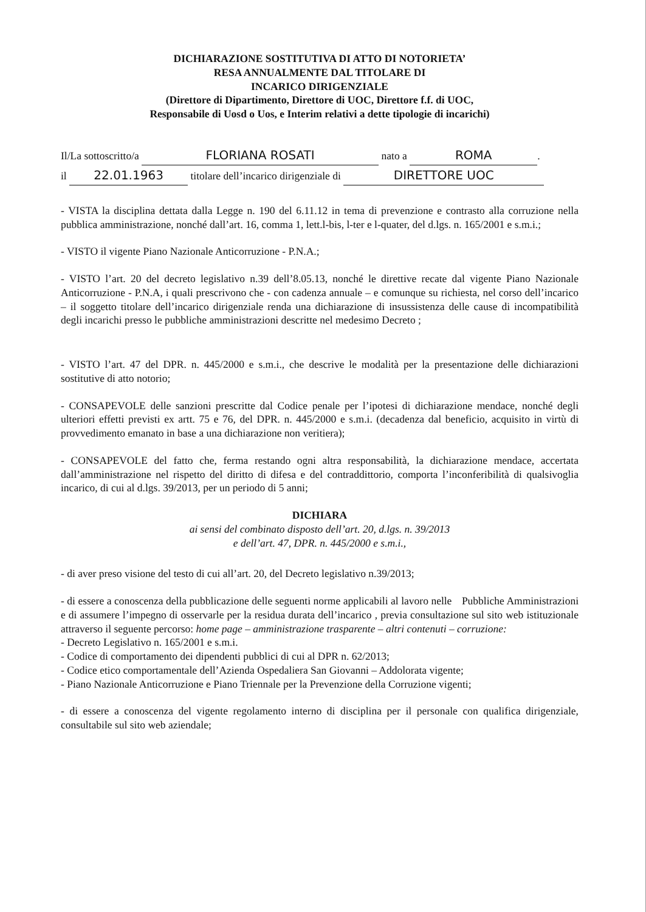DICHIARAZIONE SOSTITUTIVA DI ATTO DI NOTORIETA’
RESA ANNUALMENTE DAL TITOLARE DI
INCARICO DIRIGENZIALE
(Direttore di Dipartimento, Direttore di UOC, Direttore f.f. di UOC,
Responsabile di Uosd o Uos, e Interim relativi a dette tipologie di incarichi)
Il/La sottoscritto/a FLORIANA ROSATI nato a ROMA.
il 22.01.1963 titolare dell’incarico dirigenziale di DIRETTORE UOC
- VISTA la disciplina dettata dalla Legge n. 190 del 6.11.12 in tema di prevenzione e contrasto alla corruzione nella pubblica amministrazione, nonché dall’art. 16, comma 1, lett.l-bis, l-ter e l-quater, del d.lgs. n. 165/2001 e s.m.i.;
- VISTO il vigente Piano Nazionale Anticorruzione - P.N.A.;
- VISTO l’art. 20 del decreto legislativo n.39 dell’8.05.13, nonché le direttive recate dal vigente Piano Nazionale Anticorruzione - P.N.A, i quali prescrivono che - con cadenza annuale – e comunque su richiesta, nel corso dell’incarico – il soggetto titolare dell’incarico dirigenziale renda una dichiarazione di insussistenza delle cause di incompatibilità degli incarichi presso le pubbliche amministrazioni descritte nel medesimo Decreto ;
- VISTO l’art. 47 del DPR. n. 445/2000 e s.m.i., che descrive le modalità per la presentazione delle dichiarazioni sostitutive di atto notorio;
- CONSAPEVOLE delle sanzioni prescritte dal Codice penale per l’ipotesi di dichiarazione mendace, nonché degli ulteriori effetti previsti ex artt. 75 e 76, del DPR. n. 445/2000 e s.m.i. (decadenza dal beneficio, acquisito in virtù di provvedimento emanato in base a una dichiarazione non veritiera);
- CONSAPEVOLE del fatto che, ferma restando ogni altra responsabilità, la dichiarazione mendace, accertata dall’amministrazione nel rispetto del diritto di difesa e del contraddittorio, comporta l’inconferibilità di qualsivoglia incarico, di cui al d.lgs. 39/2013, per un periodo di 5 anni;
DICHIARA
ai sensi del combinato disposto dell’art. 20, d.lgs. n. 39/2013
e dell’art. 47, DPR. n. 445/2000 e s.m.i.,
- di aver preso visione del testo di cui all’art. 20, del Decreto legislativo n.39/2013;
- di essere a conoscenza della pubblicazione delle seguenti norme applicabili al lavoro nelle Pubbliche Amministrazioni e di assumere l’impegno di osservarle per la residua durata dell’incarico , previa consultazione sul sito web istituzionale attraverso il seguente percorso: home page – amministrazione trasparente – altri contenuti – corruzione:
- Decreto Legislativo n. 165/2001 e s.m.i.
- Codice di comportamento dei dipendenti pubblici di cui al DPR n. 62/2013;
- Codice etico comportamentale dell’Azienda Ospedaliera San Giovanni – Addolorata vigente;
- Piano Nazionale Anticorruzione e Piano Triennale per la Prevenzione della Corruzione vigenti;
- di essere a conoscenza del vigente regolamento interno di disciplina per il personale con qualifica dirigenziale, consultabile sul sito web aziendale;